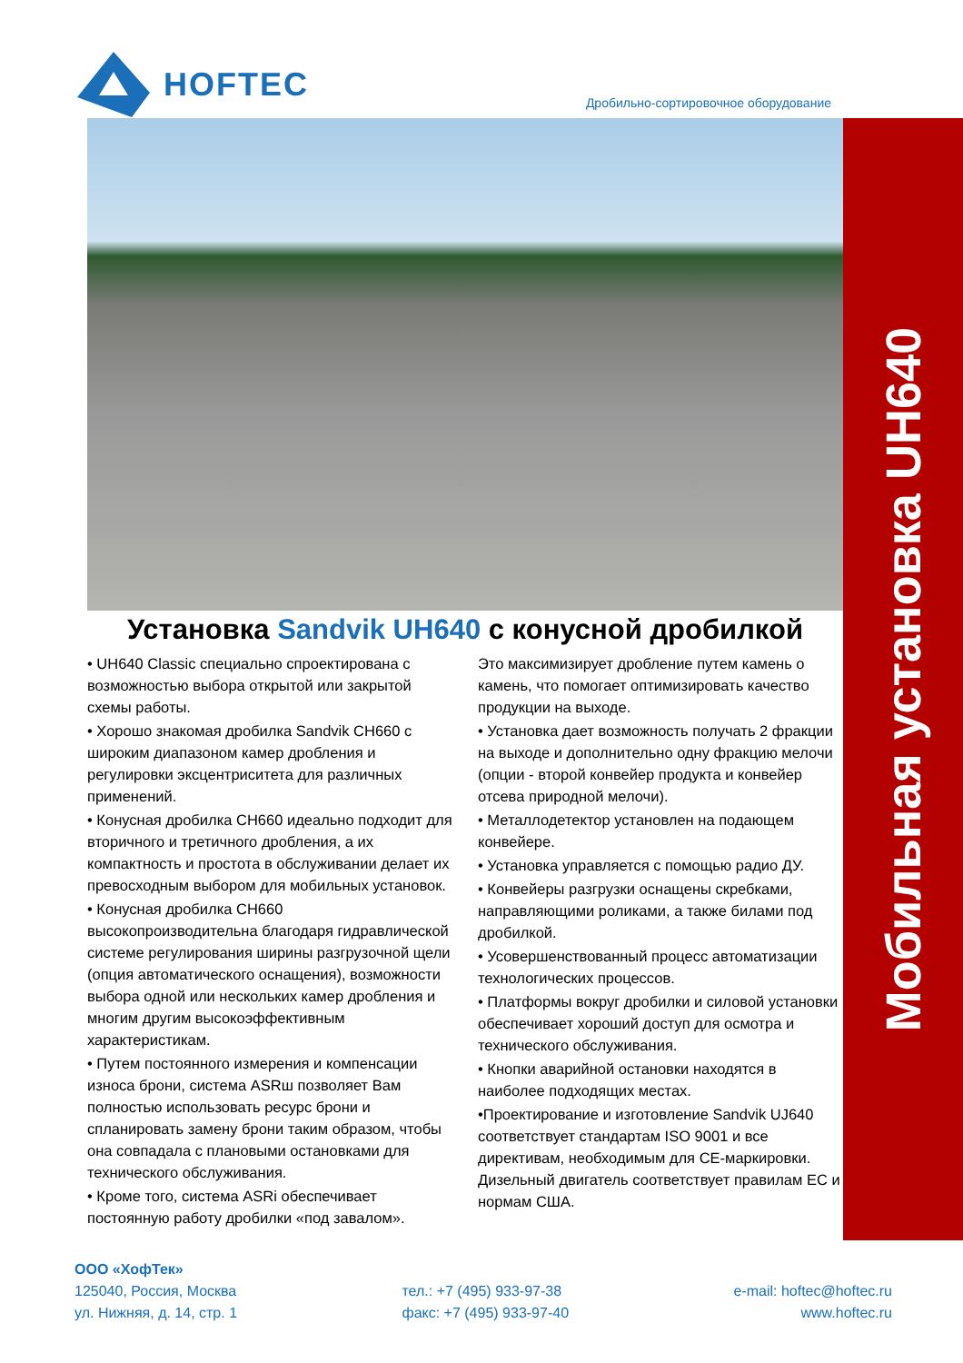HOFTEC
Дробильно-сортировочное оборудование
Мобильная установка UH640
Установка Sandvik UH640 с конусной дробилкой
• UH640 Classic специально спроектирована с возможностью выбора открытой или закрытой схемы работы.
• Хорошо знакомая дробилка Sandvik CH660 с широким диапазоном камер дробления и регулировки эксцентриситета для различных применений.
• Конусная дробилка CH660 идеально подходит для вторичного и третичного дробления, а их компактность и простота в обслуживании делает их превосходным выбором для мобильных установок.
• Конусная дробилка CH660 высокопроизводительна благодаря гидравлической системе регулирования ширины разгрузочной щели (опция автоматического оснащения), возможности выбора одной или нескольких камер дробления и многим другим высокоэффективным характеристикам.
• Путем постоянного измерения и компенсации износа брони, система ASRш позволяет Вам полностью использовать ресурс брони и спланировать замену брони таким образом, чтобы она совпадала с плановыми остановками для технического обслуживания.
• Кроме того, система ASRi обеспечивает постоянную работу дробилки «под завалом».
Это максимизирует дробление путем камень о камень, что помогает оптимизировать качество продукции на выходе.
• Установка дает возможность получать 2 фракции на выходе и дополнительно одну фракцию мелочи (опции - второй конвейер продукта и конвейер отсева природной мелочи).
• Металлодетектор установлен на подающем конвейере.
• Установка управляется с помощью радио ДУ.
• Конвейеры разгрузки оснащены скребками, направляющими роликами, а также билами под дробилкой.
• Усовершенствованный процесс автоматизации технологических процессов.
• Платформы вокруг дробилки и силовой установки обеспечивает хороший доступ для осмотра и технического обслуживания.
• Кнопки аварийной остановки находятся в наиболее подходящих местах.
•Проектирование и изготовление Sandvik UJ640 соответствует стандартам ISO 9001 и все директивам, необходимым для CE-маркировки. Дизельный двигатель соответствует правилам ЕС и нормам США.
ООО «ХофТек»
125040, Россия, Москва
ул. Нижняя, д. 14, стр. 1
тел.: +7 (495) 933-97-38
факс: +7 (495) 933-97-40
e-mail: hoftec@hoftec.ru
www.hoftec.ru